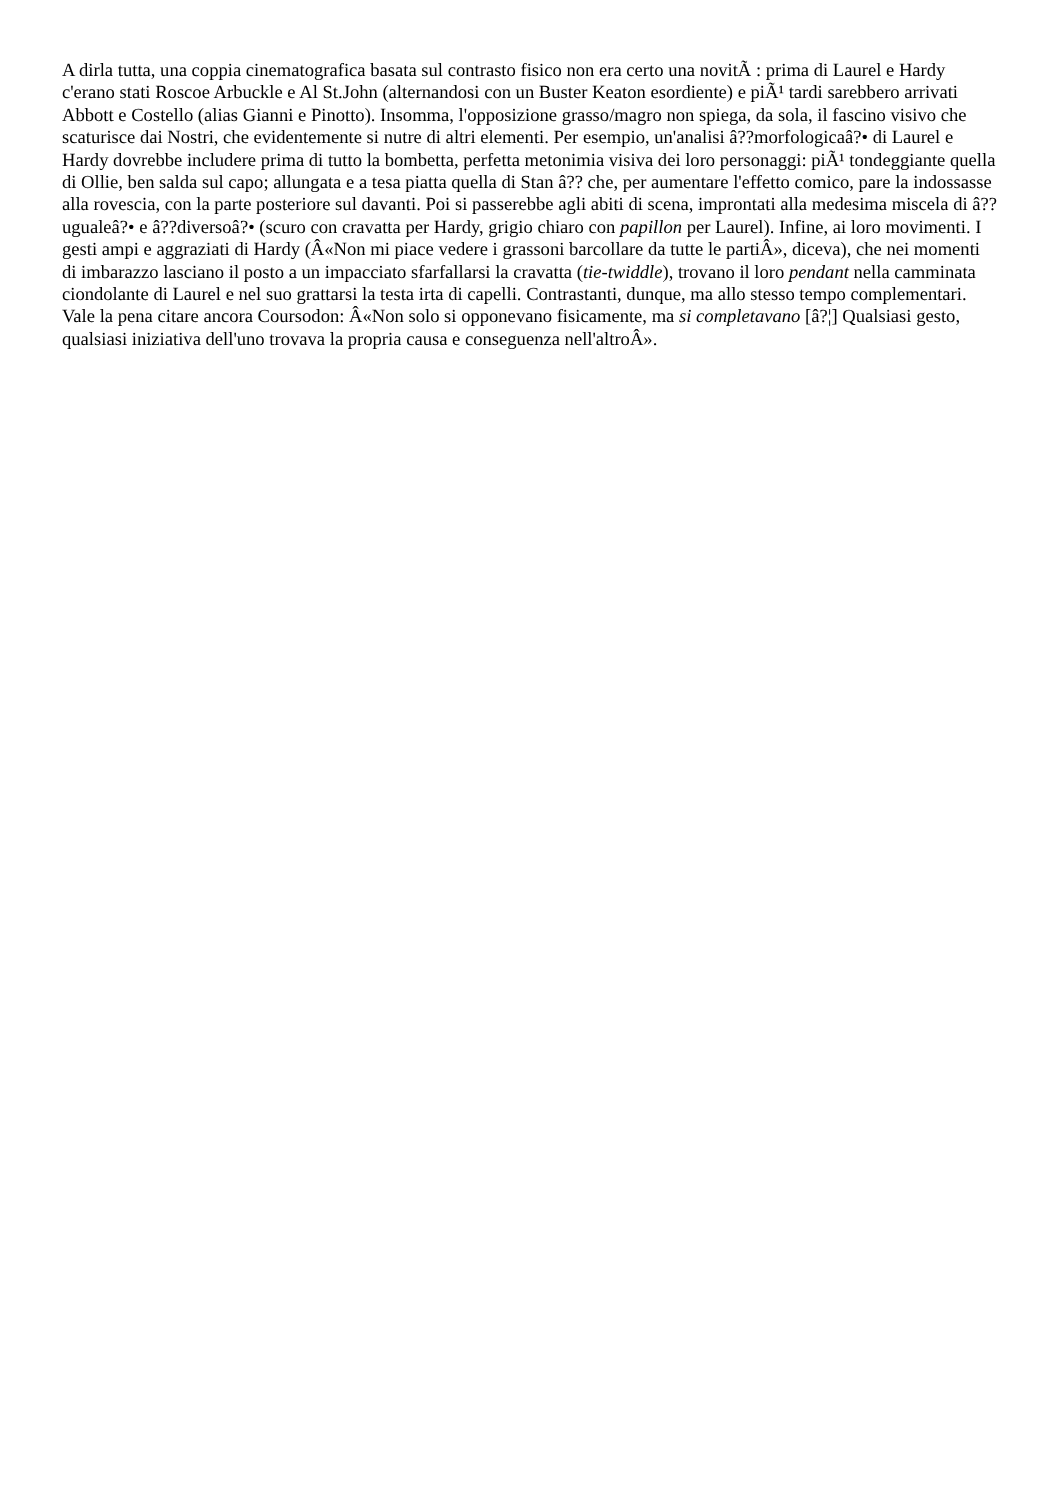A dirla tutta, una coppia cinematografica basata sul contrasto fisico non era certo una novitÃ : prima di Laurel e Hardy c'erano stati Roscoe Arbuckle e Al St.John (alternandosi con un Buster Keaton esordiente) e piÃ¹ tardi sarebbero arrivati Abbott e Costello (alias Gianni e Pinotto). Insomma, l'opposizione grasso/magro non spiega, da sola, il fascino visivo che scaturisce dai Nostri, che evidentemente si nutre di altri elementi. Per esempio, un'analisi â??morfologicaâ?• di Laurel e Hardy dovrebbe includere prima di tutto la bombetta, perfetta metonimia visiva dei loro personaggi: piÃ¹ tondeggiante quella di Ollie, ben salda sul capo; allungata e a tesa piatta quella di Stan â?? che, per aumentare l'effetto comico, pare la indossasse alla rovescia, con la parte posteriore sul davanti. Poi si passerebbe agli abiti di scena, improntati alla medesima miscela di â??ugualeâ?• e â??diversoâ?• (scuro con cravatta per Hardy, grigio chiaro con papillon per Laurel). Infine, ai loro movimenti. I gesti ampi e aggraziati di Hardy (Â«Non mi piace vedere i grassoni barcollare da tutte le partiÂ», diceva), che nei momenti di imbarazzo lasciano il posto a un impacciato sfarfallarsi la cravatta (tie-twiddle), trovano il loro pendant nella camminata ciondolante di Laurel e nel suo grattarsi la testa irta di capelli. Contrastanti, dunque, ma allo stesso tempo complementari. Vale la pena citare ancora Coursodon: Â«Non solo si opponevano fisicamente, ma si completavano [â?¦] Qualsiasi gesto, qualsiasi iniziativa dell'uno trovava la propria causa e conseguenza nell'altroÂ».